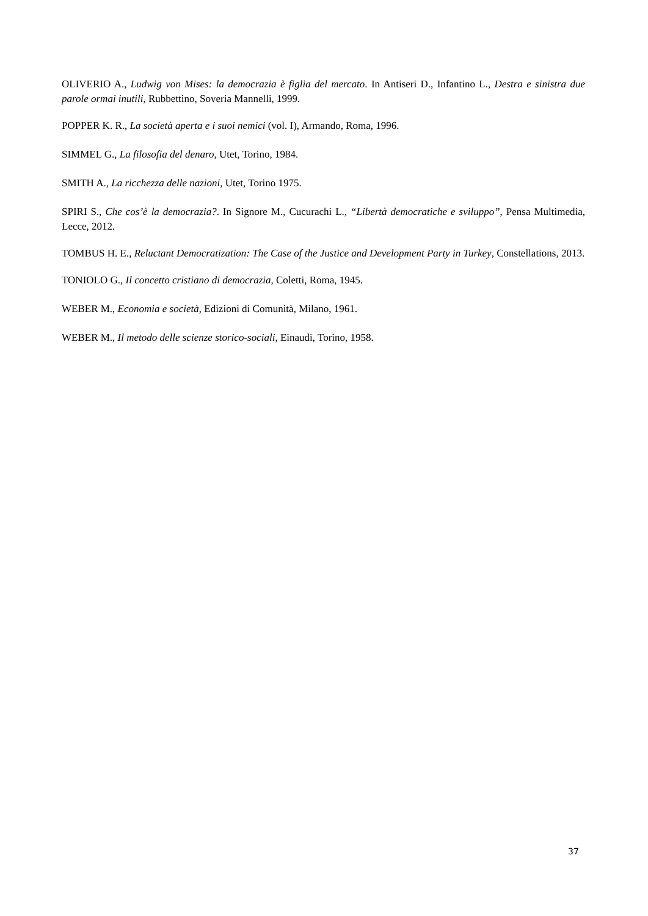OLIVERIO A., Ludwig von Mises: la democrazia è figlia del mercato. In Antiseri D., Infantino L., Destra e sinistra due parole ormai inutili, Rubbettino, Soveria Mannelli, 1999.
POPPER K. R., La società aperta e i suoi nemici (vol. I), Armando, Roma, 1996.
SIMMEL G., La filosofia del denaro, Utet, Torino, 1984.
SMITH A., La ricchezza delle nazioni, Utet, Torino 1975.
SPIRI S., Che cos’è la democrazia?. In Signore M., Cucurachi L., “Libertà democratiche e sviluppo”, Pensa Multimedia, Lecce, 2012.
TOMBUS H. E., Reluctant Democratization: The Case of the Justice and Development Party in Turkey, Constellations, 2013.
TONIOLO G., Il concetto cristiano di democrazia, Coletti, Roma, 1945.
WEBER M., Economia e società, Edizioni di Comunità, Milano, 1961.
WEBER M., Il metodo delle scienze storico-sociali, Einaudi, Torino, 1958.
37